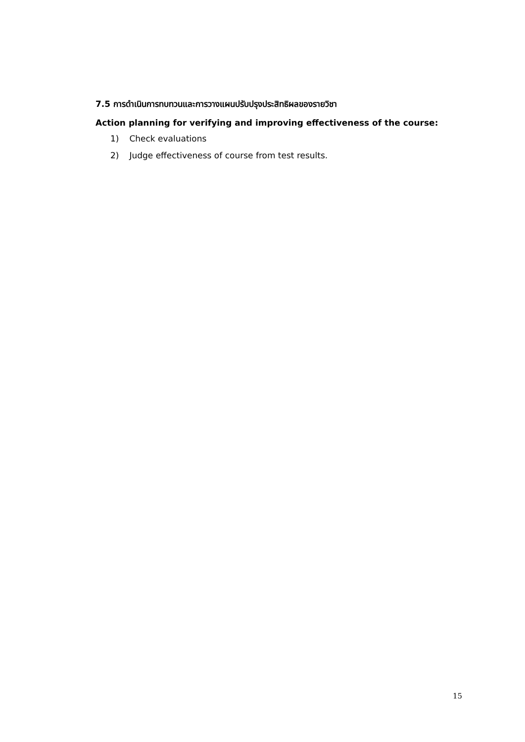7.5 การดำเนินการทบทวนและการวางแผนปรับปรุงประสิทธิผลของรายวิชา
Action planning for verifying and improving effectiveness of the course:
1) Check evaluations
2) Judge effectiveness of course from test results.
15